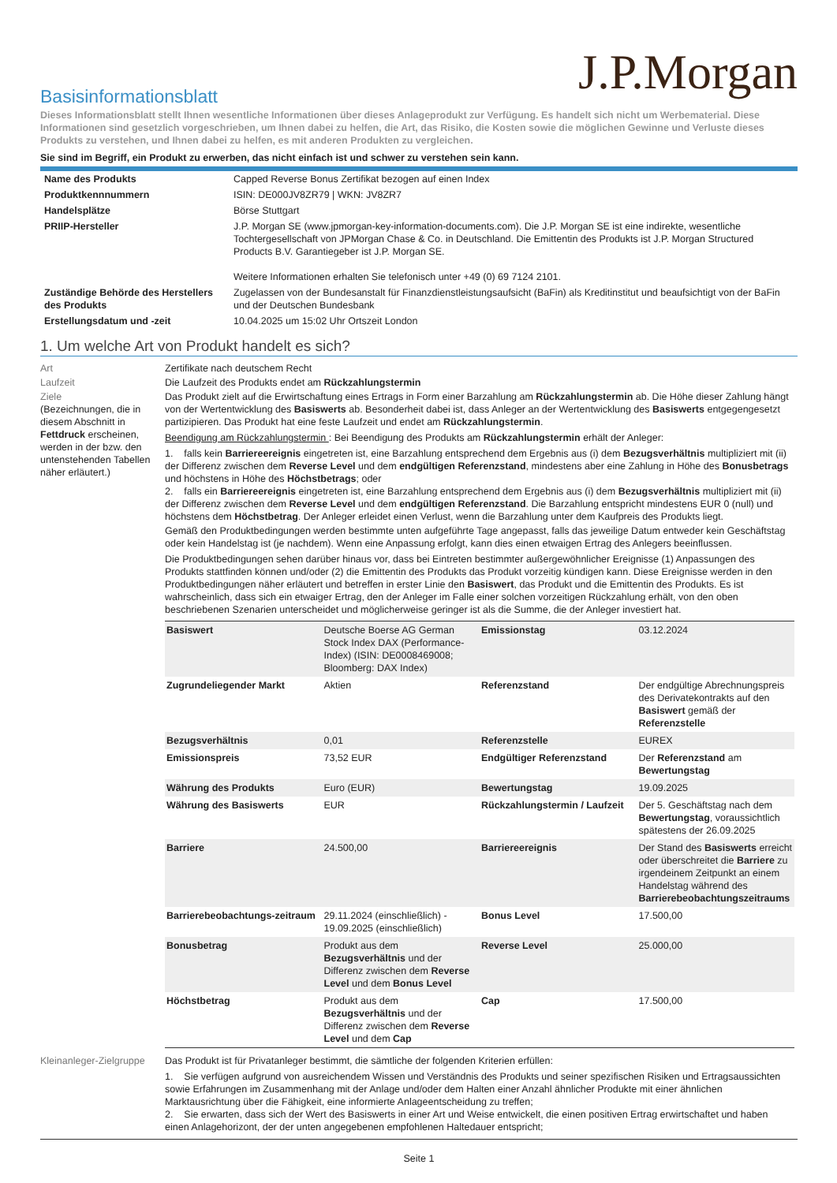J.P.Morgan
Basisinformationsblatt
Dieses Informationsblatt stellt Ihnen wesentliche Informationen über dieses Anlageprodukt zur Verfügung. Es handelt sich nicht um Werbematerial. Diese Informationen sind gesetzlich vorgeschrieben, um Ihnen dabei zu helfen, die Art, das Risiko, die Kosten sowie die möglichen Gewinne und Verluste dieses Produkts zu verstehen, und Ihnen dabei zu helfen, es mit anderen Produkten zu vergleichen.
Sie sind im Begriff, ein Produkt zu erwerben, das nicht einfach ist und schwer zu verstehen sein kann.
| Name des Produkts | Capped Reverse Bonus Zertifikat bezogen auf einen Index |
| Produktkennnummern | ISIN: DE000JV8ZR79 / WKN: JV8ZR7 |
| Handelsplätze | Börse Stuttgart |
| PRIIP-Hersteller | J.P. Morgan SE (www.jpmorgan-key-information-documents.com). Die J.P. Morgan SE ist eine indirekte, wesentliche Tochtergesellschaft von JPMorgan Chase & Co. in Deutschland. Die Emittentin des Produkts ist J.P. Morgan Structured Products B.V. Garantiegeber ist J.P. Morgan SE. Weitere Informationen erhalten Sie telefonisch unter +49 (0) 69 7124 2101. |
| Zuständige Behörde des Herstellers des Produkts | Zugelassen von der Bundesanstalt für Finanzdienstleistungsaufsicht (BaFin) als Kreditinstitut und beaufsichtigt von der BaFin und der Deutschen Bundesbank |
| Erstellungsdatum und -zeit | 10.04.2025 um 15:02 Uhr Ortszeit London |
1. Um welche Art von Produkt handelt es sich?
| Art | Zertifikate nach deutschem Recht |
| Laufzeit | Die Laufzeit des Produkts endet am Rückzahlungstermin |
| Ziele (Bezeichnungen, die in diesem Abschnitt in Fettdruck erscheinen, werden in der bzw. den untenstehenden Tabellen näher erläutert.) | Das Produkt zielt auf die Erwirtschaftung eines Ertrags in Form einer Barzahlung am Rückzahlungstermin ab. Die Höhe dieser Zahlung hängt von der Wertentwicklung des Basiswerts ab. Besonderheit dabei ist, dass Anleger an der Wertentwicklung des Basiswerts entgegengesetzt partizipieren. Das Produkt hat eine feste Laufzeit und endet am Rückzahlungstermin . Beendigung am Rückzahlungstermin : Bei Beendigung des Produkts am Rückzahlungstermin erhält der Anleger: 1. falls kein Barriereereignis eingetreten ist, eine Barzahlung entsprechend dem Ergebnis aus (i) dem Bezugsverhältnis multipliziert mit (ii) der Differenz zwischen dem Reverse Level und dem endgültigen Referenzstand , mindestens aber eine Zahlung in Höhe des Bonusbetrags und höchstens in Höhe des Höchstbetrags ; oder 2. falls ein Barriereereignis eingetreten ist, eine Barzahlung entsprechend dem Ergebnis aus (i) dem Bezugsverhältnis multipliziert mit (ii) der Differenz zwischen dem Reverse Level und dem endgültigen Referenzstand . Die Barzahlung entspricht mindestens EUR 0 (null) und höchstens dem Höchstbetrag . Der Anleger erleidet einen Verlust, wenn die Barzahlung unter dem Kaufpreis des Produkts liegt. Gemäß den Produktbedingungen werden bestimmte unten aufgeführte Tage angepasst, falls das jeweilige Datum entweder kein Geschäftstag oder kein Handelstag ist (je nachdem). Wenn eine Anpassung erfolgt, kann dies einen etwaigen Ertrag des Anlegers beeinflussen. Die Produktbedingungen sehen darüber hinaus vor, dass bei Eintreten bestimmter außergewöhnlicher Ereignisse (1) Anpassungen des Produkts stattfinden können und/oder (2) die Emittentin des Produkts das Produkt vorzeitig kündigen kann. Diese Ereignisse werden in den Produktbedingungen näher erläutert und betreffen in erster Linie den Basiswert , das Produkt und die Emittentin des Produkts. Es ist wahrscheinlich, dass sich ein etwaiger Ertrag, den der Anleger im Falle einer solchen vorzeitigen Rückzahlung erhält, von den oben beschriebenen Szenarien unterscheidet und möglicherweise geringer ist als die Summe, die der Anleger investiert hat. / Basiswert / Deutsche Boerse AG German Stock Index DAX (Performance-Index) (ISIN: DE0008469008; Bloomberg: DAX Index) / Emissionstag / 03.12.2024 / / Zugrundeliegender Markt / Aktien / Referenzstand / Der endgültige Abrechnungspreis des Derivatekontrakts auf den Basiswert gemäß der Referenzstelle / / Bezugsverhältnis / 0,01 / Referenzstelle / EUREX / / Emissionspreis / 73,52 EUR / Endgültiger Referenzstand / Der Referenzstand am Bewertungstag / / Währung des Produkts / Euro (EUR) / Bewertungstag / 19.09.2025 / / Währung des Basiswerts / EUR / Rückzahlungstermin / Laufzeit / Der 5. Geschäftstag nach dem Bewertungstag , voraussichtlich spätestens der 26.09.2025 / / Barriere / 24.500,00 / Barriereereignis / Der Stand des Basiswerts erreicht oder überschreitet die Barriere zu irgendeinem Zeitpunkt an einem Handelstag während des Barrierebeobachtungszeitraums / / Barrierebeobachtungs-zeitraum / 29.11.2024 (einschließlich) - 19.09.2025 (einschließlich) / Bonus Level / 17.500,00 / / Bonusbetrag / Produkt aus dem Bezugsverhältnis und der Differenz zwischen dem Reverse Level und dem Bonus Level / Reverse Level / 25.000,00 / / Höchstbetrag / Produkt aus dem Bezugsverhältnis und der Differenz zwischen dem Reverse Level und dem Cap / Cap / 17.500,00 / |
| Kleinanleger-Zielgruppe | Das Produkt ist für Privatanleger bestimmt, die sämtliche der folgenden Kriterien erfüllen: 1. Sie verfügen aufgrund von ausreichendem Wissen und Verständnis des Produkts und seiner spezifischen Risiken und Ertragsaussichten sowie Erfahrungen im Zusammenhang mit der Anlage und/oder dem Halten einer Anzahl ähnlicher Produkte mit einer ähnlichen Marktausrichtung über die Fähigkeit, eine informierte Anlageentscheidung zu treffen; 2. Sie erwarten, dass sich der Wert des Basiswerts in einer Art und Weise entwickelt, die einen positiven Ertrag erwirtschaftet und haben einen Anlagehorizont, der der unten angegebenen empfohlenen Haltedauer entspricht; |
Seite 1